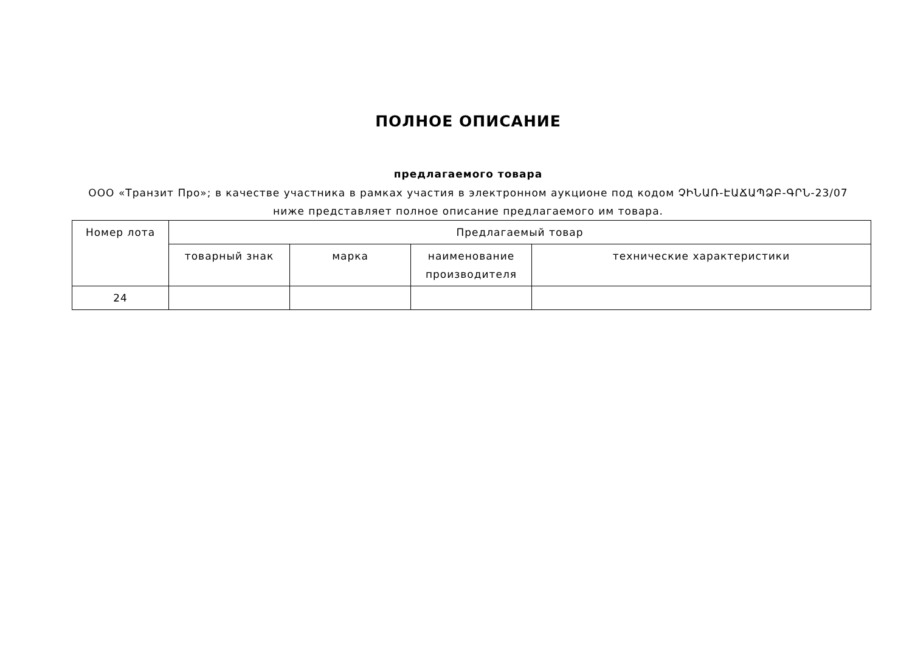ПОЛНОЕ ОПИСАНИЕ
предлагаемого товара
ООО «Транзит Про»; в качестве участника в рамках участия в электронном аукционе под кодом ՉԻՆԱՌ-ԷԱՃԱՊՁԲ-ԳՐՆ-23/07
ниже представляет полное описание предлагаемого им товара.
| Номер лота | Предлагаемый товар | | | |
| --- | --- | --- | --- | --- |
| | товарный знак | марка | наименование производителя | технические характеристики |
| 24 | | | | |